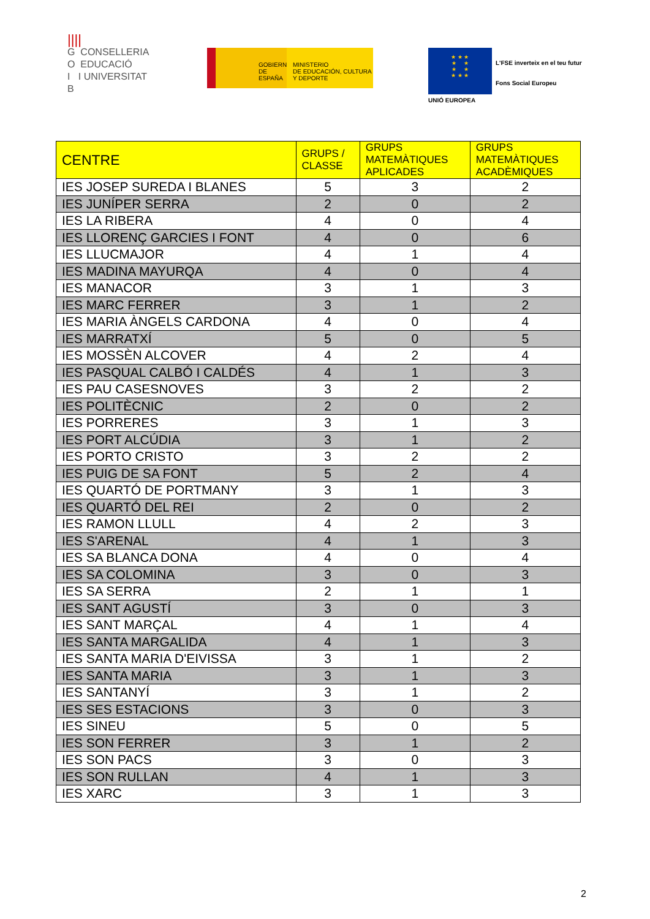||||
G CONSELLERIA
O EDUCACIÓ
I I UNIVERSITAT
B
GOBIERNO
DE ESPAÑA
MINISTERIO
DE EDUCACIÓN, CULTURA
Y DEPORTE
★ ★ ★
★ ★
★ ★
★ ★ ★
UNIÓ EUROPEA
L'FSE inverteix en el teu futur
Fons Social Europeu
| CENTRE | GRUPS / CLASSE | GRUPS MATEMÀTIQUES APLICADES | GRUPS MATEMÀTIQUES ACADÈMIQUES |
| --- | --- | --- | --- |
| IES JOSEP SUREDA I BLANES | 5 | 3 | 2 |
| IES JUNÍPER SERRA | 2 | 0 | 2 |
| IES LA RIBERA | 4 | 0 | 4 |
| IES LLORENÇ GARCIES I FONT | 4 | 0 | 6 |
| IES LLUCMAJOR | 4 | 1 | 4 |
| IES MADINA MAYURQA | 4 | 0 | 4 |
| IES MANACOR | 3 | 1 | 3 |
| IES MARC FERRER | 3 | 1 | 2 |
| IES MARIA ÀNGELS CARDONA | 4 | 0 | 4 |
| IES MARRATXÍ | 5 | 0 | 5 |
| IES MOSSÈN ALCOVER | 4 | 2 | 4 |
| IES PASQUAL CALBÓ I CALDÉS | 4 | 1 | 3 |
| IES PAU CASESNOVES | 3 | 2 | 2 |
| IES POLITÈCNIC | 2 | 0 | 2 |
| IES PORRERES | 3 | 1 | 3 |
| IES PORT ALCÚDIA | 3 | 1 | 2 |
| IES PORTO CRISTO | 3 | 2 | 2 |
| IES PUIG DE SA FONT | 5 | 2 | 4 |
| IES QUARTÓ DE PORTMANY | 3 | 1 | 3 |
| IES QUARTÓ DEL REI | 2 | 0 | 2 |
| IES RAMON LLULL | 4 | 2 | 3 |
| IES S'ARENAL | 4 | 1 | 3 |
| IES SA BLANCA DONA | 4 | 0 | 4 |
| IES SA COLOMINA | 3 | 0 | 3 |
| IES SA SERRA | 2 | 1 | 1 |
| IES SANT AGUSTÍ | 3 | 0 | 3 |
| IES SANT MARÇAL | 4 | 1 | 4 |
| IES SANTA MARGALIDA | 4 | 1 | 3 |
| IES SANTA MARIA D'EIVISSA | 3 | 1 | 2 |
| IES SANTA MARIA | 3 | 1 | 3 |
| IES SANTANYÍ | 3 | 1 | 2 |
| IES SES ESTACIONS | 3 | 0 | 3 |
| IES SINEU | 5 | 0 | 5 |
| IES SON FERRER | 3 | 1 | 2 |
| IES SON PACS | 3 | 0 | 3 |
| IES SON RULLAN | 4 | 1 | 3 |
| IES XARC | 3 | 1 | 3 |
2